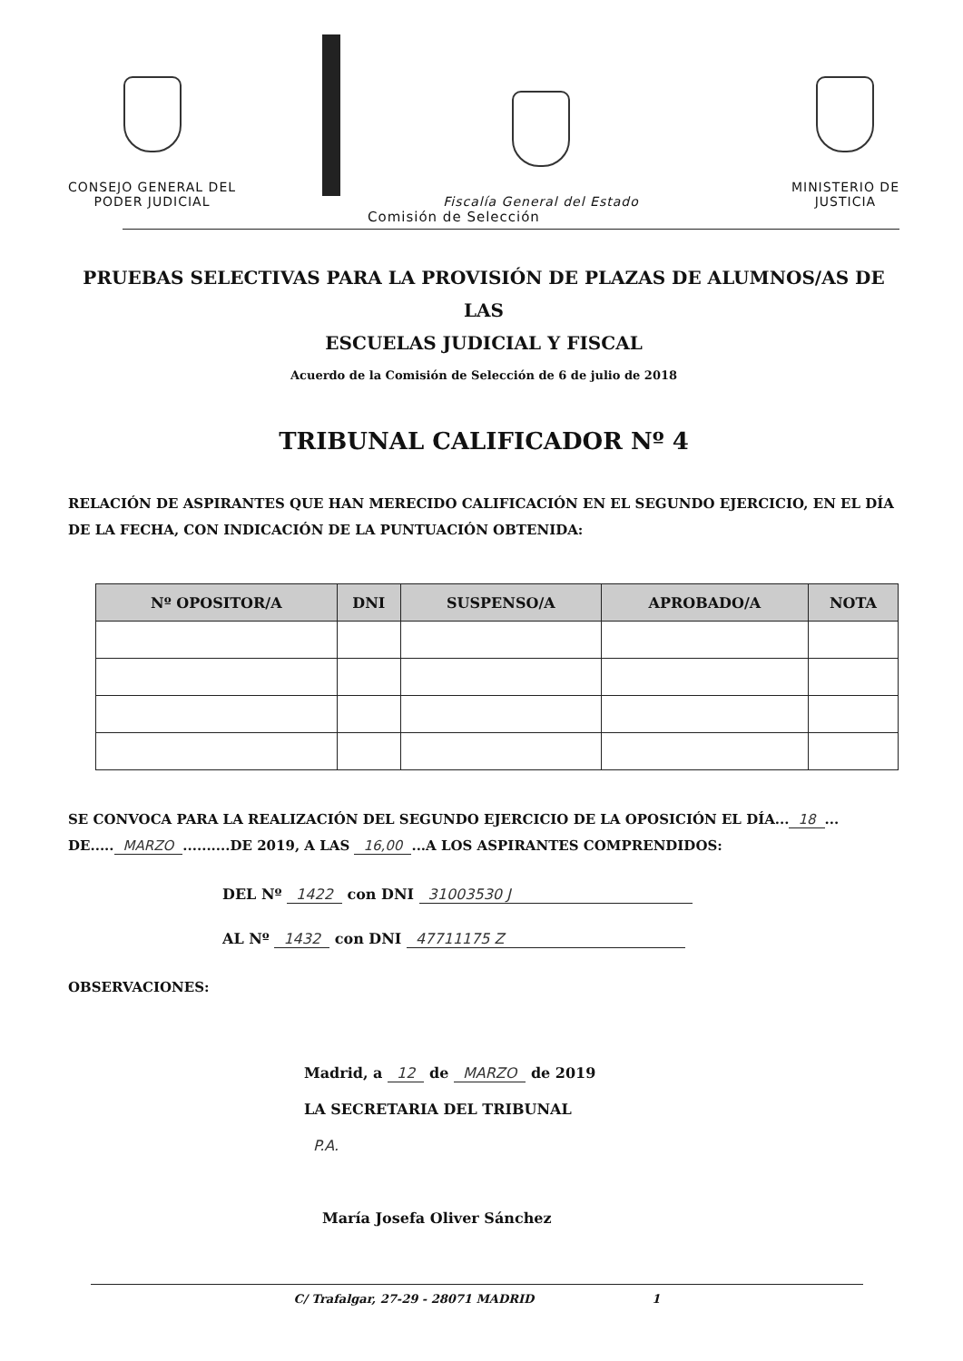CONSEJO GENERAL DEL
PODER JUDICIAL
Fiscalía General del Estado
MINISTERIO DE
JUSTICIA
Comisión de Selección
PRUEBAS SELECTIVAS PARA LA PROVISIÓN DE PLAZAS DE ALUMNOS/AS DE LAS
ESCUELAS JUDICIAL Y FISCAL
Acuerdo de la Comisión de Selección de 6 de julio de 2018
TRIBUNAL CALIFICADOR Nº 4
RELACIÓN DE ASPIRANTES QUE HAN MERECIDO CALIFICACIÓN EN EL SEGUNDO EJERCICIO, EN EL DÍA DE LA FECHA, CON INDICACIÓN DE LA PUNTUACIÓN OBTENIDA:
| Nº OPOSITOR/A | DNI | SUSPENSO/A | APROBADO/A | NOTA |
| --- | --- | --- | --- | --- |
SE CONVOCA PARA LA REALIZACIÓN DEL SEGUNDO EJERCICIO DE LA OPOSICIÓN EL DÍA... 18... DE..... MARZO..........DE 2019, A LAS 16,00...A LOS ASPIRANTES COMPRENDIDOS:
DEL Nº 1422 con DNI 31003530 J
AL Nº 1432 con DNI 47711175 Z
OBSERVACIONES:
Madrid, a 12 de MARZO de 2019
LA SECRETARIA DEL TRIBUNAL
P.A.
María Josefa Oliver Sánchez
C/ Trafalgar, 27-29 - 28071 MADRID 1